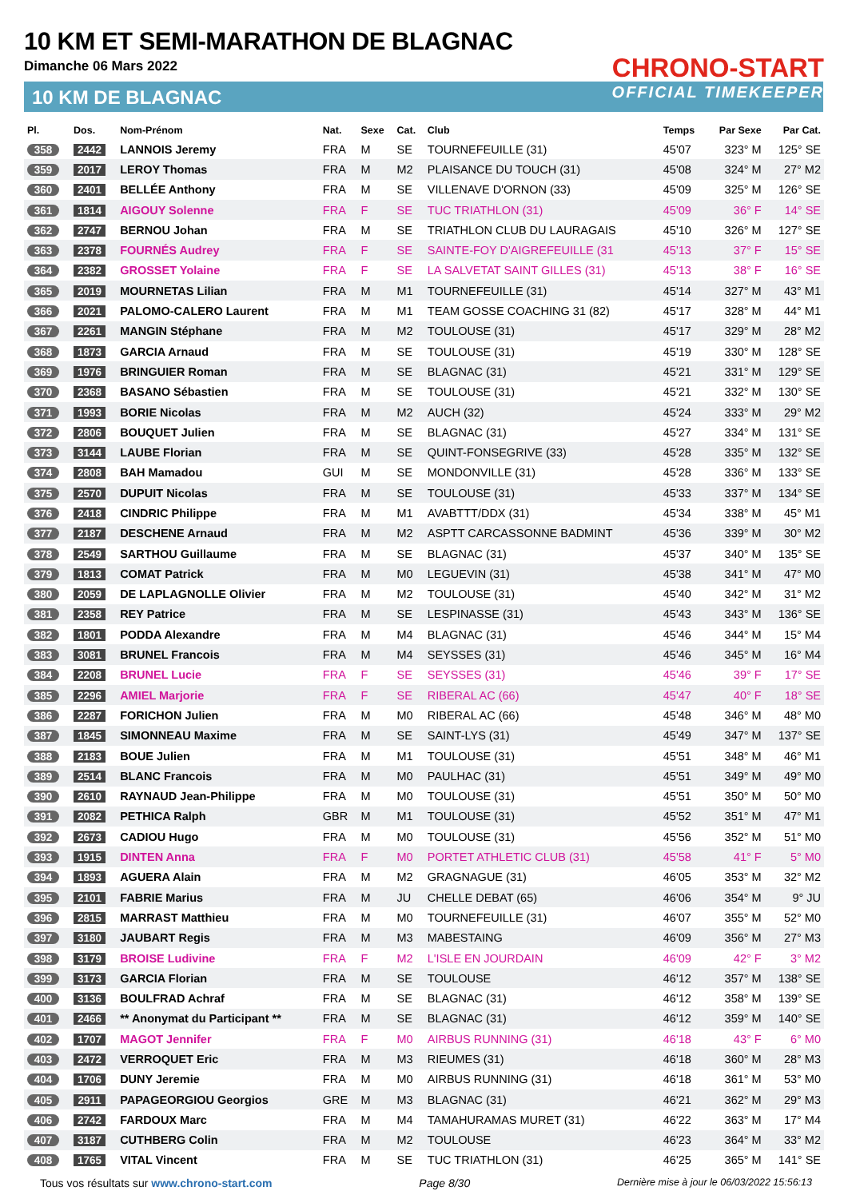10 KM ET SEMI-MARATHON DE BLAGNAC
Dimanche 06 Mars 2022
10 KM DE BLAGNAC
CHRONO-START
OFFICIAL TIMEKEEPER
| Pl. | Dos. | Nom-Prénom | Nat. | Sexe | Cat. | Club | Temps | Par Sexe | Par Cat. |
| --- | --- | --- | --- | --- | --- | --- | --- | --- | --- |
| 358 | 2442 | LANNOIS Jeremy | FRA | M | SE | TOURNEFEUILLE (31) | 45'07 | 323° M | 125° SE |
| 359 | 2017 | LEROY Thomas | FRA | M | M2 | PLAISANCE DU TOUCH (31) | 45'08 | 324° M | 27° M2 |
| 360 | 2401 | BELLÉE Anthony | FRA | M | SE | VILLENAVE D'ORNON (33) | 45'09 | 325° M | 126° SE |
| 361 | 1814 | AIGOUY Solenne | FRA | F | SE | TUC TRIATHLON (31) | 45'09 | 36° F | 14° SE |
| 362 | 2747 | BERNOU Johan | FRA | M | SE | TRIATHLON CLUB DU LAURAGAIS | 45'10 | 326° M | 127° SE |
| 363 | 2378 | FOURNÉS Audrey | FRA | F | SE | SAINTE-FOY D'AIGREFEUILLE (31 | 45'13 | 37° F | 15° SE |
| 364 | 2382 | GROSSET Yolaine | FRA | F | SE | LA SALVETAT SAINT GILLES (31) | 45'13 | 38° F | 16° SE |
| 365 | 2019 | MOURNETAS Lilian | FRA | M | M1 | TOURNEFEUILLE (31) | 45'14 | 327° M | 43° M1 |
| 366 | 2021 | PALOMO-CALERO Laurent | FRA | M | M1 | TEAM GOSSE COACHING 31 (82) | 45'17 | 328° M | 44° M1 |
| 367 | 2261 | MANGIN Stéphane | FRA | M | M2 | TOULOUSE (31) | 45'17 | 329° M | 28° M2 |
| 368 | 1873 | GARCIA Arnaud | FRA | M | SE | TOULOUSE (31) | 45'19 | 330° M | 128° SE |
| 369 | 1976 | BRINGUIER Roman | FRA | M | SE | BLAGNAC (31) | 45'21 | 331° M | 129° SE |
| 370 | 2368 | BASANO Sébastien | FRA | M | SE | TOULOUSE (31) | 45'21 | 332° M | 130° SE |
| 371 | 1993 | BORIE Nicolas | FRA | M | M2 | AUCH (32) | 45'24 | 333° M | 29° M2 |
| 372 | 2806 | BOUQUET Julien | FRA | M | SE | BLAGNAC (31) | 45'27 | 334° M | 131° SE |
| 373 | 3144 | LAUBE Florian | FRA | M | SE | QUINT-FONSEGRIVE (33) | 45'28 | 335° M | 132° SE |
| 374 | 2808 | BAH Mamadou | GUI | M | SE | MONDONVILLE (31) | 45'28 | 336° M | 133° SE |
| 375 | 2570 | DUPUIT Nicolas | FRA | M | SE | TOULOUSE (31) | 45'33 | 337° M | 134° SE |
| 376 | 2418 | CINDRIC Philippe | FRA | M | M1 | AVABTTT/DDX (31) | 45'34 | 338° M | 45° M1 |
| 377 | 2187 | DESCHENE Arnaud | FRA | M | M2 | ASPTT CARCASSONNE BADMINT | 45'36 | 339° M | 30° M2 |
| 378 | 2549 | SARTHOU Guillaume | FRA | M | SE | BLAGNAC (31) | 45'37 | 340° M | 135° SE |
| 379 | 1813 | COMAT Patrick | FRA | M | M0 | LEGUEVIN (31) | 45'38 | 341° M | 47° M0 |
| 380 | 2059 | DE LAPLAGNOLLE Olivier | FRA | M | M2 | TOULOUSE (31) | 45'40 | 342° M | 31° M2 |
| 381 | 2358 | REY Patrice | FRA | M | SE | LESPINASSE (31) | 45'43 | 343° M | 136° SE |
| 382 | 1801 | PODDA Alexandre | FRA | M | M4 | BLAGNAC (31) | 45'46 | 344° M | 15° M4 |
| 383 | 3081 | BRUNEL Francois | FRA | M | M4 | SEYSSES (31) | 45'46 | 345° M | 16° M4 |
| 384 | 2208 | BRUNEL Lucie | FRA | F | SE | SEYSSES (31) | 45'46 | 39° F | 17° SE |
| 385 | 2296 | AMIEL Marjorie | FRA | F | SE | RIBERAL AC (66) | 45'47 | 40° F | 18° SE |
| 386 | 2287 | FORICHON Julien | FRA | M | M0 | RIBERAL AC (66) | 45'48 | 346° M | 48° M0 |
| 387 | 1845 | SIMONNEAU Maxime | FRA | M | SE | SAINT-LYS (31) | 45'49 | 347° M | 137° SE |
| 388 | 2183 | BOUE Julien | FRA | M | M1 | TOULOUSE (31) | 45'51 | 348° M | 46° M1 |
| 389 | 2514 | BLANC Francois | FRA | M | M0 | PAULHAC (31) | 45'51 | 349° M | 49° M0 |
| 390 | 2610 | RAYNAUD Jean-Philippe | FRA | M | M0 | TOULOUSE (31) | 45'51 | 350° M | 50° M0 |
| 391 | 2082 | PETHICA Ralph | GBR | M | M1 | TOULOUSE (31) | 45'52 | 351° M | 47° M1 |
| 392 | 2673 | CADIOU Hugo | FRA | M | M0 | TOULOUSE (31) | 45'56 | 352° M | 51° M0 |
| 393 | 1915 | DINTEN Anna | FRA | F | M0 | PORTET ATHLETIC CLUB (31) | 45'58 | 41° F | 5° M0 |
| 394 | 1893 | AGUERA Alain | FRA | M | M2 | GRAGNAGUE (31) | 46'05 | 353° M | 32° M2 |
| 395 | 2101 | FABRIE Marius | FRA | M | JU | CHELLE DEBAT (65) | 46'06 | 354° M | 9° JU |
| 396 | 2815 | MARRAST Matthieu | FRA | M | M0 | TOURNEFEUILLE (31) | 46'07 | 355° M | 52° M0 |
| 397 | 3180 | JAUBART Regis | FRA | M | M3 | MABESTAING | 46'09 | 356° M | 27° M3 |
| 398 | 3179 | BROISE Ludivine | FRA | F | M2 | L'ISLE EN JOURDAIN | 46'09 | 42° F | 3° M2 |
| 399 | 3173 | GARCIA Florian | FRA | M | SE | TOULOUSE | 46'12 | 357° M | 138° SE |
| 400 | 3136 | BOULFRAD Achraf | FRA | M | SE | BLAGNAC (31) | 46'12 | 358° M | 139° SE |
| 401 | 2466 | ** Anonymat du Participant ** | FRA | M | SE | BLAGNAC (31) | 46'12 | 359° M | 140° SE |
| 402 | 1707 | MAGOT Jennifer | FRA | F | M0 | AIRBUS RUNNING (31) | 46'18 | 43° F | 6° M0 |
| 403 | 2472 | VERROQUET Eric | FRA | M | M3 | RIEUMES (31) | 46'18 | 360° M | 28° M3 |
| 404 | 1706 | DUNY Jeremie | FRA | M | M0 | AIRBUS RUNNING (31) | 46'18 | 361° M | 53° M0 |
| 405 | 2911 | PAPAGEORGIOU Georgios | GRE | M | M3 | BLAGNAC (31) | 46'21 | 362° M | 29° M3 |
| 406 | 2742 | FARDOUX Marc | FRA | M | M4 | TAMAHURAMAS MURET (31) | 46'22 | 363° M | 17° M4 |
| 407 | 3187 | CUTHBERG Colin | FRA | M | M2 | TOULOUSE | 46'23 | 364° M | 33° M2 |
| 408 | 1765 | VITAL Vincent | FRA | M | SE | TUC TRIATHLON (31) | 46'25 | 365° M | 141° SE |
Tous vos résultats sur www.chrono-start.com Page 8/30 Dernière mise à jour le 06/03/2022 15:56:13